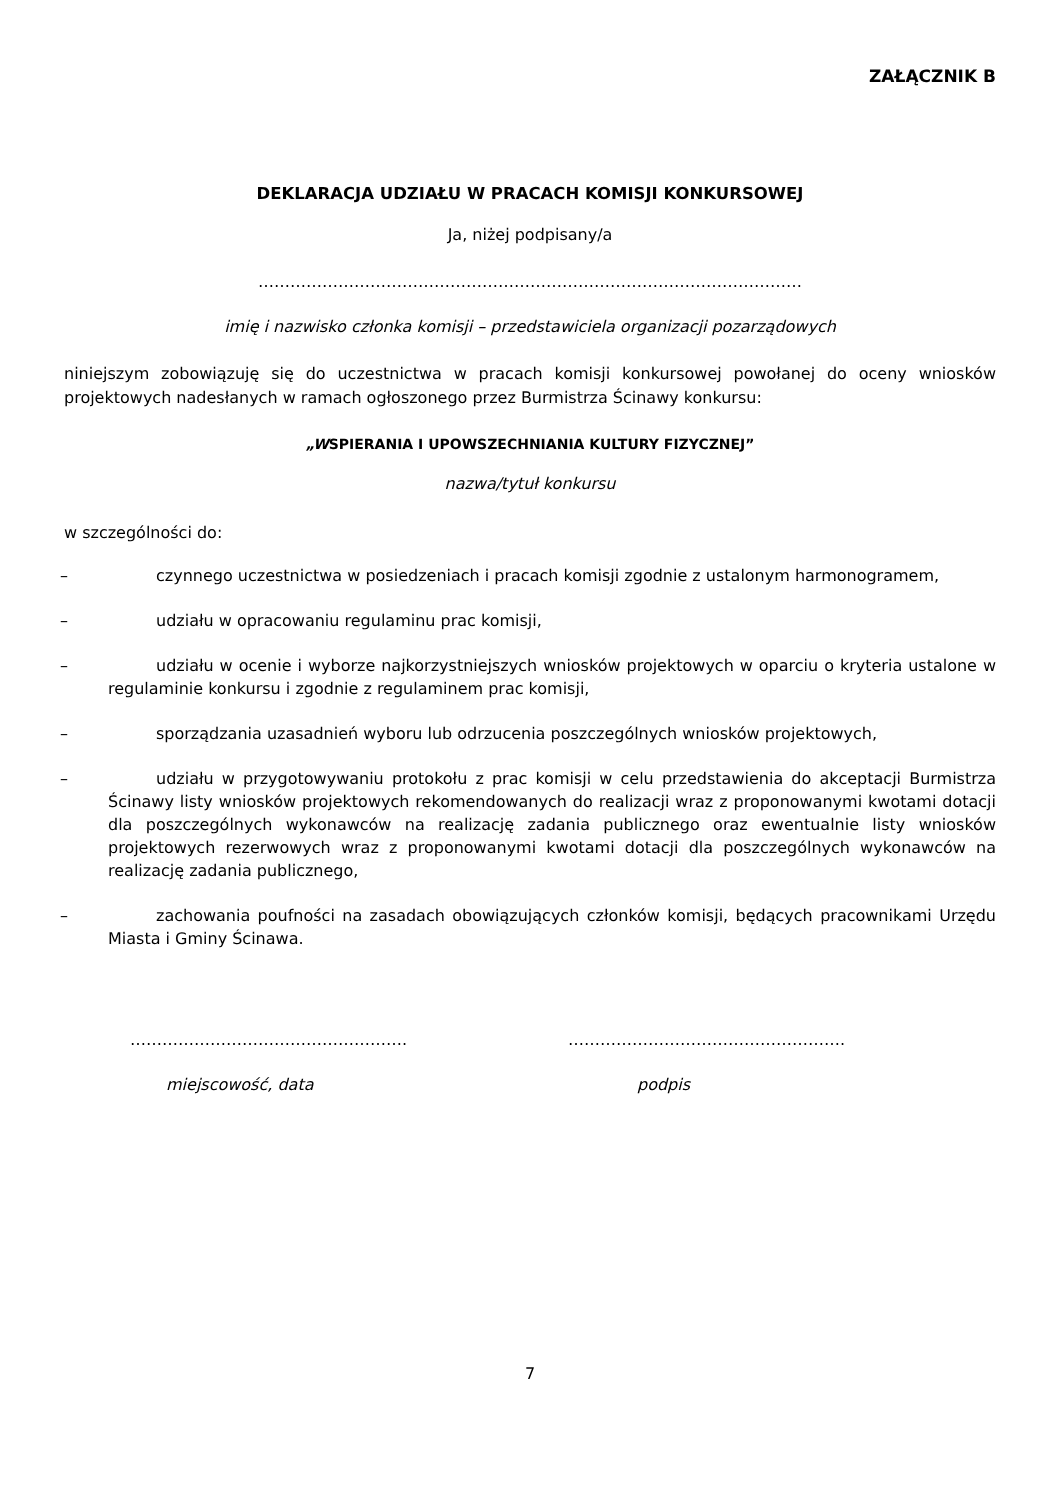ZAŁĄCZNIK B
DEKLARACJA UDZIAŁU W PRACACH KOMISJI KONKURSOWEJ
Ja, niżej podpisany/a
…………………………………………………………………………………………
imię i nazwisko członka komisji – przedstawiciela organizacji pozarządowych
niniejszym zobowiązuję się do uczestnictwa w pracach komisji konkursowej powołanej do oceny wniosków projektowych nadesłanych w ramach ogłoszonego przez Burmistrza Ścinawy konkursu:
„WSPIERANIA I UPOWSZECHNIANIA KULTURY FIZYCZNEJ”
nazwa/tytuł konkursu
w szczególności do:
– czynnego uczestnictwa w posiedzeniach i pracach komisji zgodnie z ustalonym harmonogramem,
– udziału w opracowaniu regulaminu prac komisji,
– udziału w ocenie i wyborze najkorzystniejszych wniosków projektowych w oparciu o kryteria ustalone w regulaminie konkursu i zgodnie z regulaminem prac komisji,
– sporządzania uzasadnień wyboru lub odrzucenia poszczególnych wniosków projektowych,
– udziału w przygotowywaniu protokołu z prac komisji w celu przedstawienia do akceptacji Burmistrza Ścinawy listy wniosków projektowych rekomendowanych do realizacji wraz z proponowanymi kwotami dotacji dla poszczególnych wykonawców na realizację zadania publicznego oraz ewentualnie listy wniosków projektowych rezerwowych wraz z proponowanymi kwotami dotacji dla poszczególnych wykonawców na realizację zadania publicznego,
– zachowania poufności na zasadach obowiązujących członków komisji, będących pracownikami Urzędu Miasta i Gminy Ścinawa.
……………………………………………. …………………………………………….
miejscowość, data podpis
7